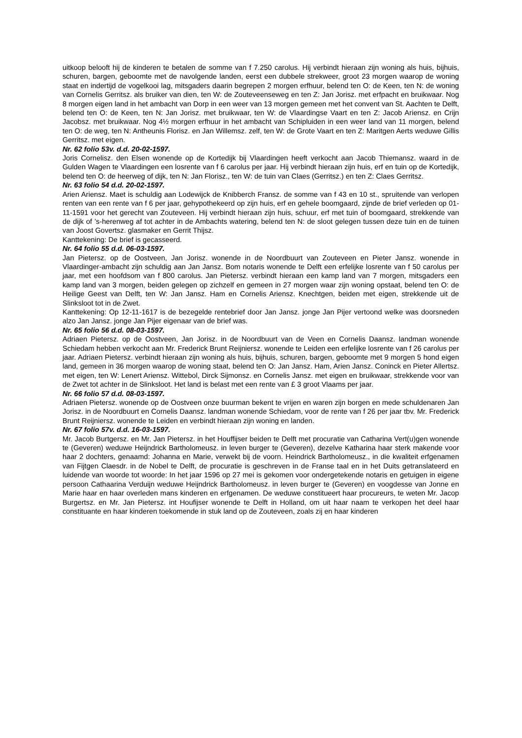uitkoop belooft hij de kinderen te betalen de somme van f 7.250 carolus. Hij verbindt hieraan zijn woning als huis, bijhuis, schuren, bargen, geboomte met de navolgende landen, eerst een dubbele strekweer, groot 23 morgen waarop de woning staat en indertijd de vogelkooi lag, mitsgaders daarin begrepen 2 morgen erfhuur, belend ten O: de Keen, ten N: de woning van Cornelis Gerritsz. als bruiker van dien, ten W: de Zouteveenseweg en ten Z: Jan Jorisz. met erfpacht en bruikwaar. Nog 8 morgen eigen land in het ambacht van Dorp in een weer van 13 morgen gemeen met het convent van St. Aachten te Delft, belend ten O: de Keen, ten N: Jan Jorisz. met bruikwaar, ten W: de Vlaardingse Vaart en ten Z: Jacob Ariensz. en Crijn Jacobsz. met bruikwaar. Nog 4½ morgen erfhuur in het ambacht van Schipluiden in een weer land van 11 morgen, belend ten O: de weg, ten N: Antheunis Florisz. en Jan Willemsz. zelf, ten W: de Grote Vaart en ten Z: Maritgen Aerts weduwe Gillis Gerritsz. met eigen.
Nr. 62 folio 53v. d.d. 20-02-1597.
Joris Cornelisz. den Elsen wonende op de Kortedijk bij Vlaardingen heeft verkocht aan Jacob Thiemansz. waard in de Gulden Wagen te Vlaardingen een losrente van f 6 carolus per jaar. Hij verbindt hieraan zijn huis, erf en tuin op de Kortedijk, belend ten O: de heerweg of dijk, ten N: Jan Florisz., ten W: de tuin van Claes (Gerritsz.) en ten Z: Claes Gerritsz.
Nr. 63 folio 54 d.d. 20-02-1597.
Arien Ariensz. Maet is schuldig aan Lodewijck de Knibberch Fransz. de somme van f 43 en 10 st., spruitende van verlopen renten van een rente van f 6 per jaar, gehypothekeerd op zijn huis, erf en gehele boomgaard, zijnde de brief verleden op 01-11-1591 voor het gerecht van Zouteveen. Hij verbindt hieraan zijn huis, schuur, erf met tuin of boomgaard, strekkende van de dijk of ’s-herenweg af tot achter in de Ambachts watering, belend ten N: de sloot gelegen tussen deze tuin en de tuinen van Joost Govertsz. glasmaker en Gerrit Thijsz.
Kanttekening: De brief is gecasseerd.
Nr. 64 folio 55 d.d. 06-03-1597.
Jan Pietersz. op de Oostveen, Jan Jorisz. wonende in de Noordbuurt van Zouteveen en Pieter Jansz. wonende in Vlaardinger-ambacht zijn schuldig aan Jan Jansz. Bom notaris wonende te Delft een erfelijke losrente van f 50 carolus per jaar, met een hoofdsom van f 800 carolus. Jan Pietersz. verbindt hieraan een kamp land van 7 morgen, mitsgaders een kamp land van 3 morgen, beiden gelegen op zichzelf en gemeen in 27 morgen waar zijn woning opstaat, belend ten O: de Heilige Geest van Delft, ten W: Jan Jansz. Ham en Cornelis Ariensz. Knechtgen, beiden met eigen, strekkende uit de Slinksloot tot in de Zwet.
Kanttekening: Op 12-11-1617 is de bezegelde rentebrief door Jan Jansz. jonge Jan Pijer vertoond welke was doorsneden alzo Jan Jansz. jonge Jan Pijer eigenaar van de brief was.
Nr. 65 folio 56 d.d. 08-03-1597.
Adriaen Pietersz. op de Oostveen, Jan Jorisz. in de Noordbuurt van de Veen en Cornelis Daansz. landman wonende Schiedam hebben verkocht aan Mr. Frederick Brunt Reijniersz. wonende te Leiden een erfelijke losrente van f 26 carolus per jaar. Adriaen Pietersz. verbindt hieraan zijn woning als huis, bijhuis, schuren, bargen, geboomte met 9 morgen 5 hond eigen land, gemeen in 36 morgen waarop de woning staat, belend ten O: Jan Jansz. Ham, Arien Jansz. Coninck en Pieter Allertsz. met eigen, ten W: Lenert Ariensz. Wittebol, Dirck Sijmonsz. en Cornelis Jansz. met eigen en bruikwaar, strekkende voor van de Zwet tot achter in de Slinksloot. Het land is belast met een rente van £ 3 groot Vlaams per jaar.
Nr. 66 folio 57 d.d. 08-03-1597.
Adriaen Pietersz. wonende op de Oostveen onze buurman bekent te vrijen en waren zijn borgen en mede schuldenaren Jan Jorisz. in de Noordbuurt en Cornelis Daansz. landman wonende Schiedam, voor de rente van f 26 per jaar tbv. Mr. Frederick Brunt Reijniersz. wonende te Leiden en verbindt hieraan zijn woning en landen.
Nr. 67 folio 57v. d.d. 16-03-1597.
Mr. Jacob Burtgersz. en Mr. Jan Pietersz. in het Houffijser beiden te Delft met procuratie van Catharina Vert(u)gen wonende te (Geveren) weduwe Heijndrick Bartholomeusz. in leven burger te (Geveren), dezelve Katharina haar sterk makende voor haar 2 dochters, genaamd: Johanna en Marie, verwekt bij de voorn. Heindrick Bartholomeusz., in die kwaliteit erfgenamen van Fijtgen Claesdr. in de Nobel te Delft, de procuratie is geschreven in de Franse taal en in het Duits getranslateerd en luidende van woorde tot woorde: In het jaar 1596 op 27 mei is gekomen voor ondergetekende notaris en getuigen in eigene persoon Cathaarina Verduijn weduwe Heijndrick Bartholomeusz. in leven burger te (Geveren) en voogdesse van Jonne en Marie haar en haar overleden mans kinderen en erfgenamen. De weduwe constitueert haar procureurs, te weten Mr. Jacop Burgertsz. en Mr. Jan Pietersz. int Houfijser wonende te Delft in Holland, om uit haar naam te verkopen het deel haar constituante en haar kinderen toekomende in stuk land op de Zouteveen, zoals zij en haar kinderen